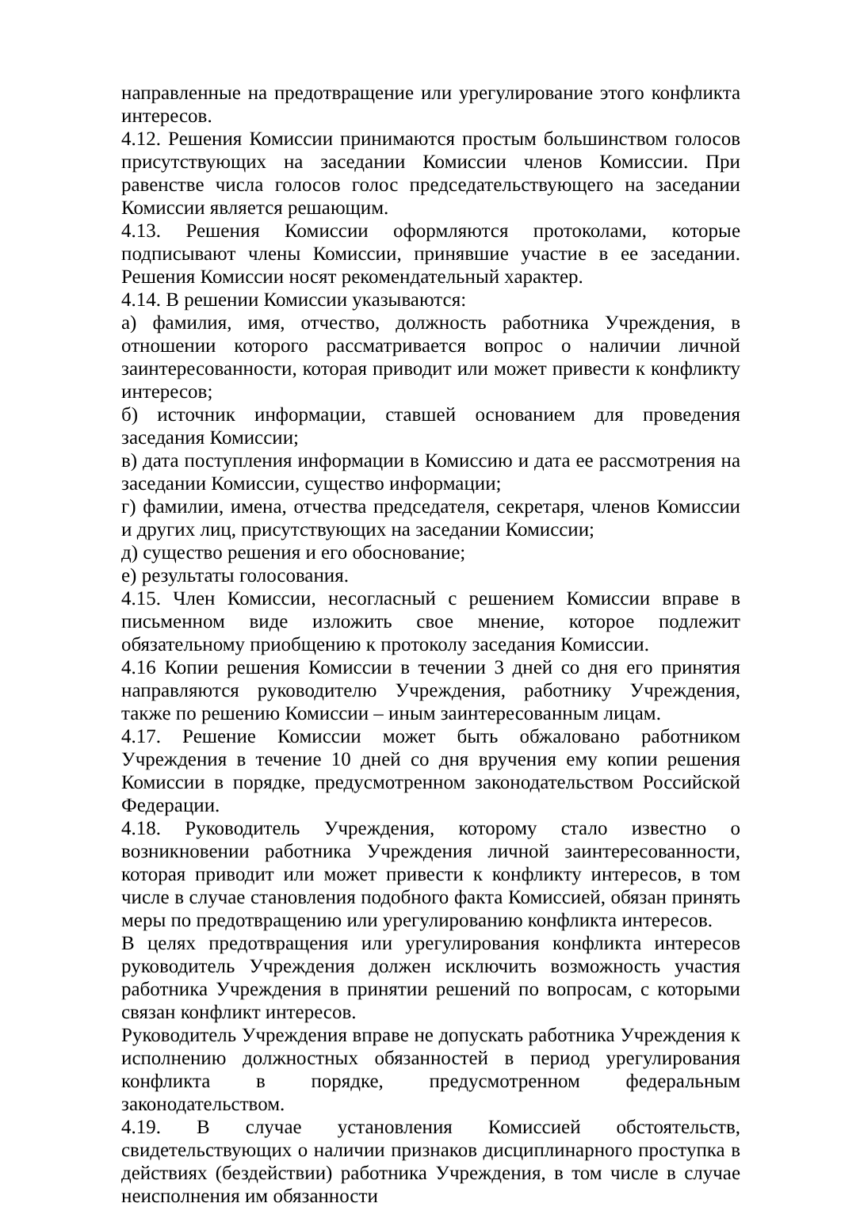направленные на предотвращение или урегулирование этого конфликта интересов.
4.12. Решения Комиссии принимаются простым большинством голосов присутствующих на заседании Комиссии членов Комиссии. При равенстве числа голосов голос председательствующего на заседании Комиссии является решающим.
4.13. Решения Комиссии оформляются протоколами, которые подписывают члены Комиссии, принявшие участие в ее заседании. Решения Комиссии носят рекомендательный характер.
4.14. В решении Комиссии указываются:
а) фамилия, имя, отчество, должность работника Учреждения, в отношении которого рассматривается вопрос о наличии личной заинтересованности, которая приводит или может привести к конфликту интересов;
б) источник информации, ставшей основанием для проведения заседания Комиссии;
в) дата поступления информации в Комиссию и дата ее рассмотрения на заседании Комиссии, существо информации;
г) фамилии, имена, отчества председателя, секретаря, членов Комиссии и других лиц, присутствующих на заседании Комиссии;
д) существо решения и его обоснование;
е) результаты голосования.
4.15. Член Комиссии, несогласный с решением Комиссии вправе в письменном виде изложить свое мнение, которое подлежит обязательному приобщению к протоколу заседания Комиссии.
4.16 Копии решения Комиссии в течении 3 дней со дня его принятия направляются руководителю Учреждения, работнику Учреждения, также по решению Комиссии – иным заинтересованным лицам.
4.17. Решение Комиссии может быть обжаловано работником Учреждения в течение 10 дней со дня вручения ему копии решения Комиссии в порядке, предусмотренном законодательством Российской Федерации.
4.18. Руководитель Учреждения, которому стало известно о возникновении работника Учреждения личной заинтересованности, которая приводит или может привести к конфликту интересов, в том числе в случае становления подобного факта Комиссией, обязан принять меры по предотвращению или урегулированию конфликта интересов.
В целях предотвращения или урегулирования конфликта интересов руководитель Учреждения должен исключить возможность участия работника Учреждения в принятии решений по вопросам, с которыми связан конфликт интересов.
Руководитель Учреждения вправе не допускать работника Учреждения к исполнению должностных обязанностей в период урегулирования конфликта в порядке, предусмотренном федеральным законодательством.
4.19. В случае установления Комиссией обстоятельств, свидетельствующих о наличии признаков дисциплинарного проступка в действиях (бездействии) работника Учреждения, в том числе в случае неисполнения им обязанности